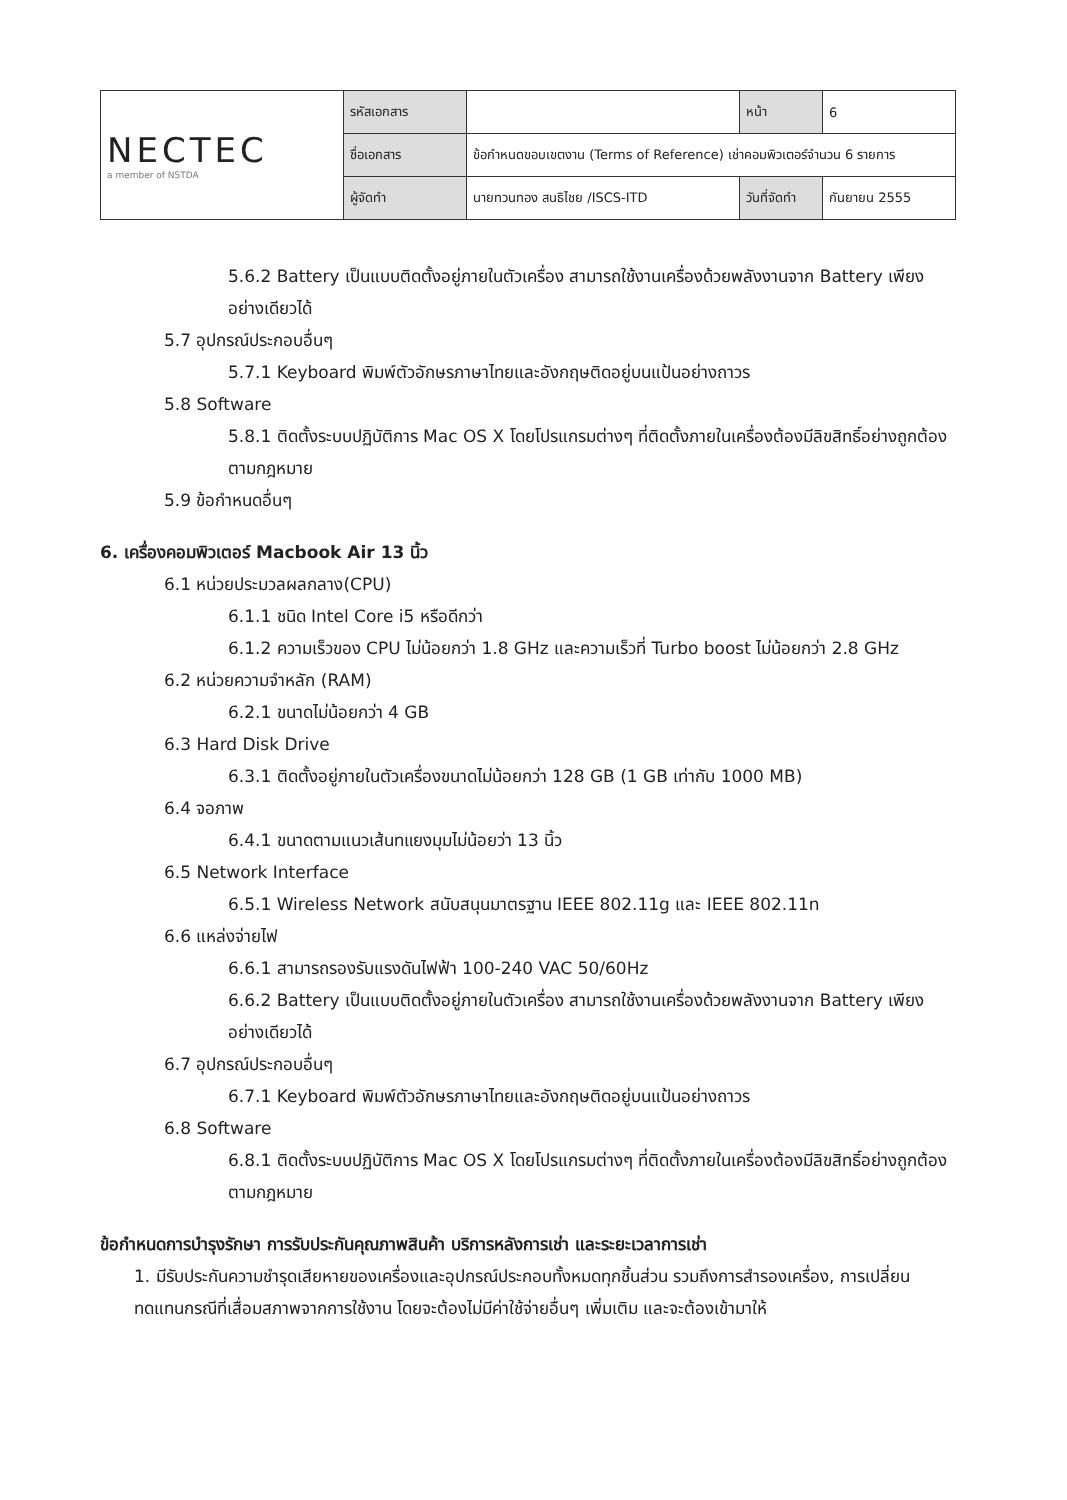| NECTEC a member of NSTDA | รหัสเอกสาร | | หน้า | 6 |
| | ชื่อเอกสาร | ข้อกำหนดขอบเขตงาน (Terms of Reference) เช่าคอมพิวเตอร์จำนวน 6 รายการ | | |
| | ผู้จัดทำ | นายทวนทอง สนธิไชย /ISCS-ITD | วันที่จัดทำ | กันยายน 2555 |
5.6.2 Battery เป็นแบบติดตั้งอยู่ภายในตัวเครื่อง สามารถใช้งานเครื่องด้วยพลังงานจาก Battery เพียงอย่างเดียวได้
5.7 อุปกรณ์ประกอบอื่นๆ
5.7.1 Keyboard พิมพ์ตัวอักษรภาษาไทยและอังกฤษติดอยู่บนแป้นอย่างถาวร
5.8 Software
5.8.1 ติดตั้งระบบปฏิบัติการ Mac OS X โดยโปรแกรมต่างๆ ที่ติดตั้งภายในเครื่องต้องมีลิขสิทธิ์อย่างถูกต้องตามกฎหมาย
5.9 ข้อกำหนดอื่นๆ
6. เครื่องคอมพิวเตอร์ Macbook Air 13 นิ้ว
6.1 หน่วยประมวลผลกลาง(CPU)
6.1.1 ชนิด Intel Core i5 หรือดีกว่า
6.1.2 ความเร็วของ CPU ไม่น้อยกว่า 1.8 GHz และความเร็วที่ Turbo boost ไม่น้อยกว่า 2.8 GHz
6.2 หน่วยความจำหลัก (RAM)
6.2.1 ขนาดไม่น้อยกว่า 4 GB
6.3 Hard Disk Drive
6.3.1 ติดตั้งอยู่ภายในตัวเครื่องขนาดไม่น้อยกว่า 128 GB (1 GB เท่ากับ 1000 MB)
6.4 จอภาพ
6.4.1 ขนาดตามแนวเส้นทแยงมุมไม่น้อยว่า 13 นิ้ว
6.5 Network Interface
6.5.1 Wireless Network สนับสนุนมาตรฐาน IEEE 802.11g และ IEEE 802.11n
6.6 แหล่งจ่ายไฟ
6.6.1 สามารถรองรับแรงดันไฟฟ้า 100-240 VAC 50/60Hz
6.6.2 Battery เป็นแบบติดตั้งอยู่ภายในตัวเครื่อง สามารถใช้งานเครื่องด้วยพลังงานจาก Battery เพียงอย่างเดียวได้
6.7 อุปกรณ์ประกอบอื่นๆ
6.7.1 Keyboard พิมพ์ตัวอักษรภาษาไทยและอังกฤษติดอยู่บนแป้นอย่างถาวร
6.8 Software
6.8.1 ติดตั้งระบบปฏิบัติการ Mac OS X โดยโปรแกรมต่างๆ ที่ติดตั้งภายในเครื่องต้องมีลิขสิทธิ์อย่างถูกต้องตามกฎหมาย
ข้อกำหนดการบำรุงรักษา การรับประกันคุณภาพสินค้า บริการหลังการเช่า และระยะเวลาการเช่า
1. มีรับประกันความชำรุดเสียหายของเครื่องและอุปกรณ์ประกอบทั้งหมดทุกชิ้นส่วน รวมถึงการสำรองเครื่อง, การเปลี่ยนทดแทนกรณีที่เสื่อมสภาพจากการใช้งาน โดยจะต้องไม่มีค่าใช้จ่ายอื่นๆ เพิ่มเติม และจะต้องเข้ามาให้